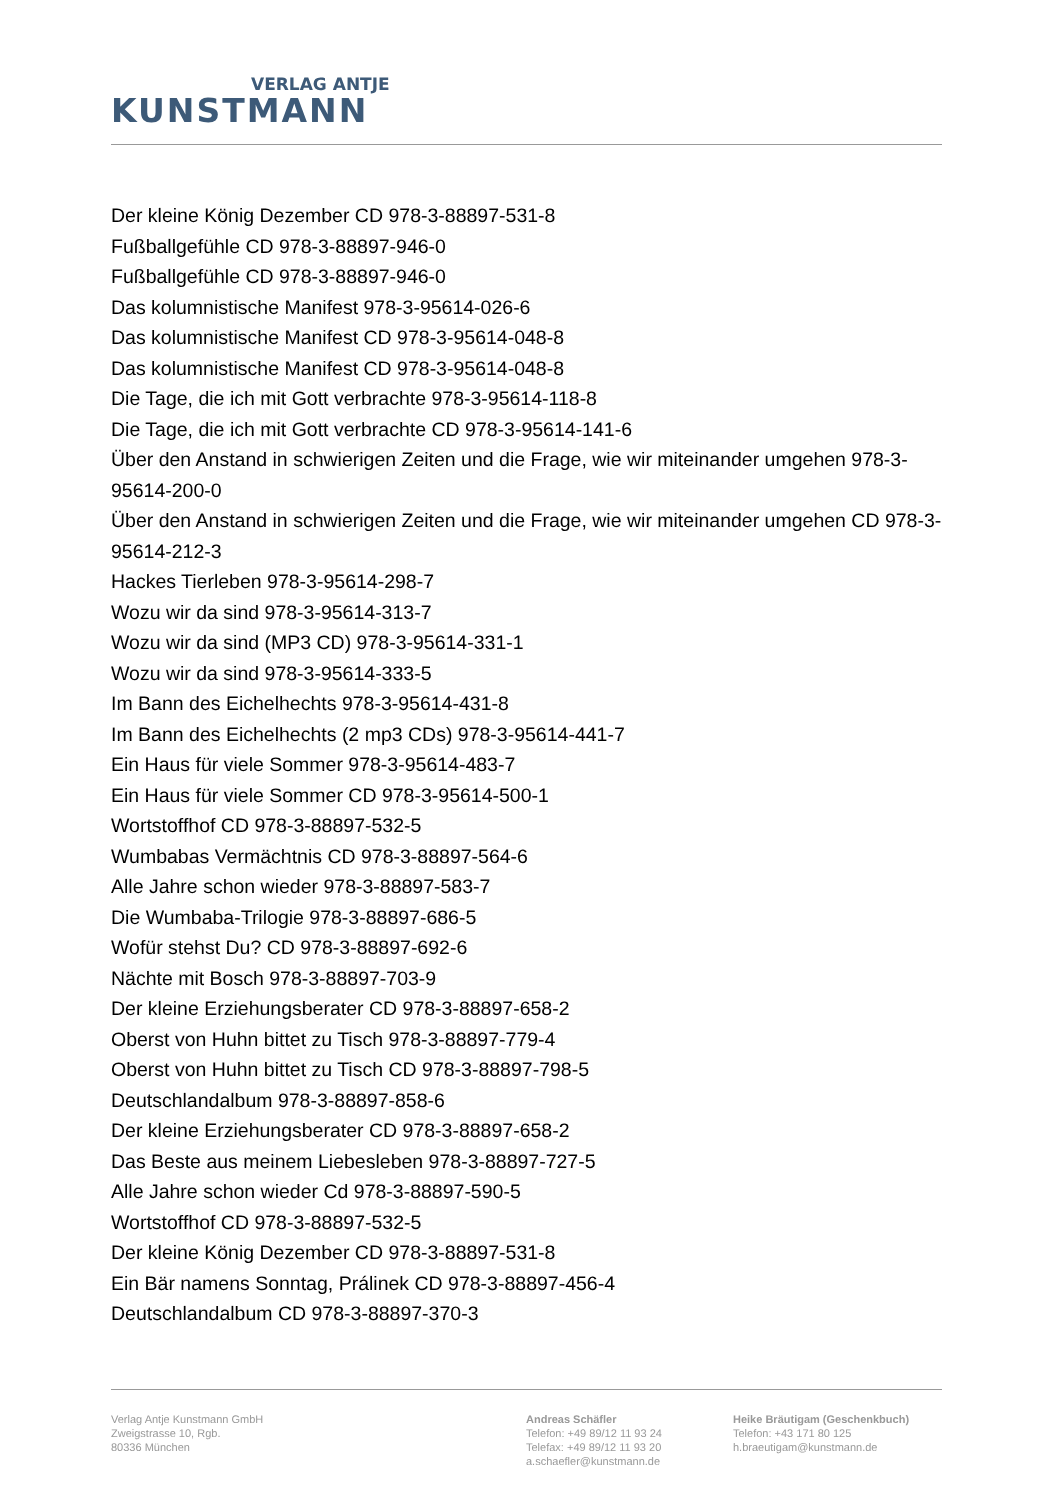VERLAG ANTJE
KUNSTMANN
Der kleine König Dezember CD 978-3-88897-531-8
Fußballgefühle CD 978-3-88897-946-0
Fußballgefühle CD 978-3-88897-946-0
Das kolumnistische Manifest 978-3-95614-026-6
Das kolumnistische Manifest CD 978-3-95614-048-8
Das kolumnistische Manifest CD 978-3-95614-048-8
Die Tage, die ich mit Gott verbrachte 978-3-95614-118-8
Die Tage, die ich mit Gott verbrachte CD 978-3-95614-141-6
Über den Anstand in schwierigen Zeiten und die Frage, wie wir miteinander umgehen 978-3-95614-200-0
Über den Anstand in schwierigen Zeiten und die Frage, wie wir miteinander umgehen CD 978-3-95614-212-3
Hackes Tierleben 978-3-95614-298-7
Wozu wir da sind 978-3-95614-313-7
Wozu wir da sind (MP3 CD) 978-3-95614-331-1
Wozu wir da sind 978-3-95614-333-5
Im Bann des Eichelhechts 978-3-95614-431-8
Im Bann des Eichelhechts (2 mp3 CDs) 978-3-95614-441-7
Ein Haus für viele Sommer 978-3-95614-483-7
Ein Haus für viele Sommer CD 978-3-95614-500-1
Wortstoffhof CD 978-3-88897-532-5
Wumbabas Vermächtnis CD 978-3-88897-564-6
Alle Jahre schon wieder 978-3-88897-583-7
Die Wumbaba-Trilogie 978-3-88897-686-5
Wofür stehst Du? CD 978-3-88897-692-6
Nächte mit Bosch 978-3-88897-703-9
Der kleine Erziehungsberater CD 978-3-88897-658-2
Oberst von Huhn bittet zu Tisch 978-3-88897-779-4
Oberst von Huhn bittet zu Tisch CD 978-3-88897-798-5
Deutschlandalbum 978-3-88897-858-6
Der kleine Erziehungsberater CD 978-3-88897-658-2
Das Beste aus meinem Liebesleben 978-3-88897-727-5
Alle Jahre schon wieder Cd 978-3-88897-590-5
Wortstoffhof CD 978-3-88897-532-5
Der kleine König Dezember CD 978-3-88897-531-8
Ein Bär namens Sonntag, Prálinek CD 978-3-88897-456-4
Deutschlandalbum CD 978-3-88897-370-3
Verlag Antje Kunstmann GmbH
Zweigstrasse 10, Rgb.
80336 München
Andreas Schäfler
Telefon: +49 89/12 11 93 24
Telefax: +49 89/12 11 93 20
a.schaefler@kunstmann.de
Heike Bräutigam (Geschenkbuch)
Telefon: +43 171 80 125
h.braeutigam@kunstmann.de